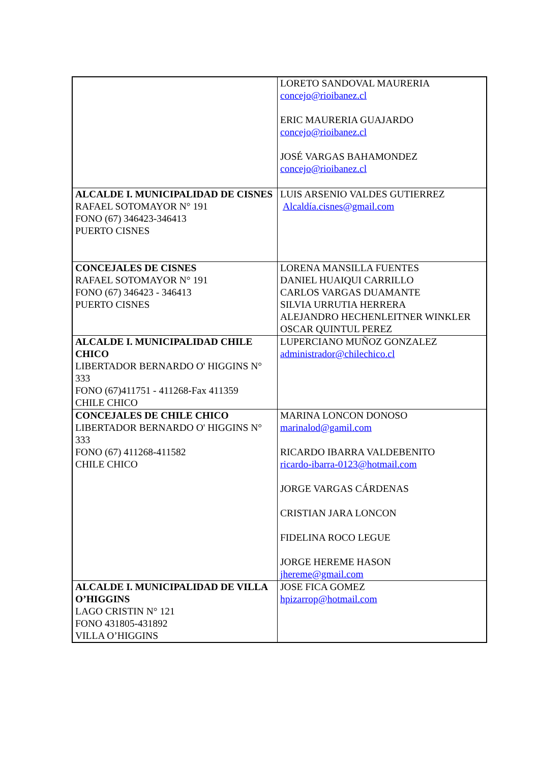| | LORETO SANDOVAL MAURERIA concejo@rioibanez.cl ERIC MAURERIA GUAJARDO concejo@rioibanez.cl JOSÉ VARGAS BAHAMONDEZ concejo@rioibanez.cl |
| ALCALDE I. MUNICIPALIDAD DE CISNES RAFAEL SOTOMAYOR N° 191 FONO (67) 346423-346413 PUERTO CISNES | LUIS ARSENIO VALDES GUTIERREZ Alcaldía.cisnes@gmail.com |
| CONCEJALES DE CISNES RAFAEL SOTOMAYOR N° 191 FONO (67) 346423 - 346413 PUERTO CISNES | LORENA MANSILLA FUENTES DANIEL HUAIQUI CARRILLO CARLOS VARGAS DUAMANTE SILVIA URRUTIA HERRERA ALEJANDRO HECHENLEITNER WINKLER OSCAR QUINTUL PEREZ |
| ALCALDE I. MUNICIPALIDAD CHILE CHICO LIBERTADOR BERNARDO O' HIGGINS N° 333 FONO (67)411751 - 411268-Fax 411359 CHILE CHICO | LUPERCIANO MUÑOZ GONZALEZ administrador@chilechico.cl |
| CONCEJALES DE CHILE CHICO LIBERTADOR BERNARDO O' HIGGINS N° 333 FONO (67) 411268-411582 CHILE CHICO | MARINA LONCON DONOSO marinalod@gamil.com RICARDO IBARRA VALDEBENITO ricardo-ibarra-0123@hotmail.com JORGE VARGAS CÁRDENAS CRISTIAN JARA LONCON FIDELINA ROCO LEGUE JORGE HEREME HASON jhereme@gmail.com |
| ALCALDE I. MUNICIPALIDAD DE VILLA O’HIGGINS LAGO CRISTIN N° 121 FONO 431805-431892 VILLA O’HIGGINS | JOSE FICA GOMEZ hpizarrop@hotmail.com |